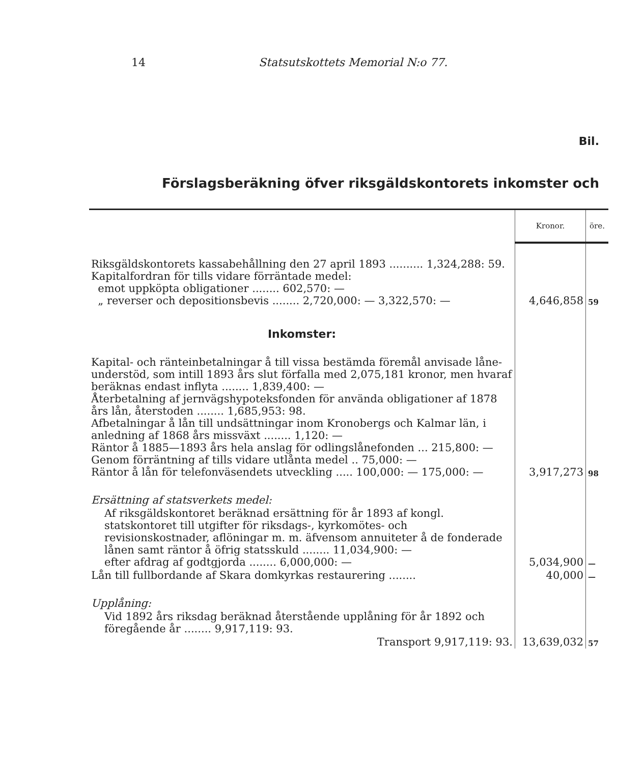14 Statsutskottets Memorial N:o 77.
Bil.
Förslagsberäkning öfver riksgäldskontorets inkomster och
| | Kronor. | öre. |
| Riksgäldskontorets kassabehållning den 27 april 1893 .......... 1,324,288: 59. Kapitalfordran för tills vidare förräntade medel: emot uppköpta obligationer ........ 602,570: — „ reverser och depositionsbevis ........ 2,720,000: — 3,322,570: — | 4,646,858 | 59 |
| Inkomster: | | |
| Kapital- och ränteinbetalningar å till vissa bestämda föremål anvisade låne-understöd, som intill 1893 års slut förfalla med 2,075,181 kronor, men hvaraf beräknas endast inflyta ........ 1,839,400: — Återbetalning af jernvägshypoteksfonden för använda obligationer af 1878 års lån, återstoden ........ 1,685,953: 98. Afbetalningar å lån till undsättningar inom Kronobergs och Kalmar län, i anledning af 1868 års missväxt ........ 1,120: — Räntor å 1885—1893 års hela anslag för odlingslånefonden ... 215,800: — Genom förräntning af tills vidare utlånta medel .. 75,000: — Räntor å lån för telefonväsendets utveckling ..... 100,000: — 175,000: — | 3,917,273 | 98 |
| Ersättning af statsverkets medel: | | |
| Af riksgäldskontoret beräknad ersättning för år 1893 af kongl. statskontoret till utgifter för riksdags-, kyrkomötes- och revisionskostnader, aflöningar m. m. äfvensom annuiteter å de fonderade lånen samt räntor å öfrig statsskuld ........ 11,034,900: — efter afdrag af godtgjorda ........ 6,000,000: — | 5,034,900 | — |
| Lån till fullbordande af Skara domkyrkas restaurering ........ | 40,000 | — |
| Upplåning: | | |
| Vid 1892 års riksdag beräknad återstående upplåning för år 1892 och föregående år ........ 9,917,119: 93. | | |
| Transport 9,917,119: 93. | 13,639,032 | 57 |